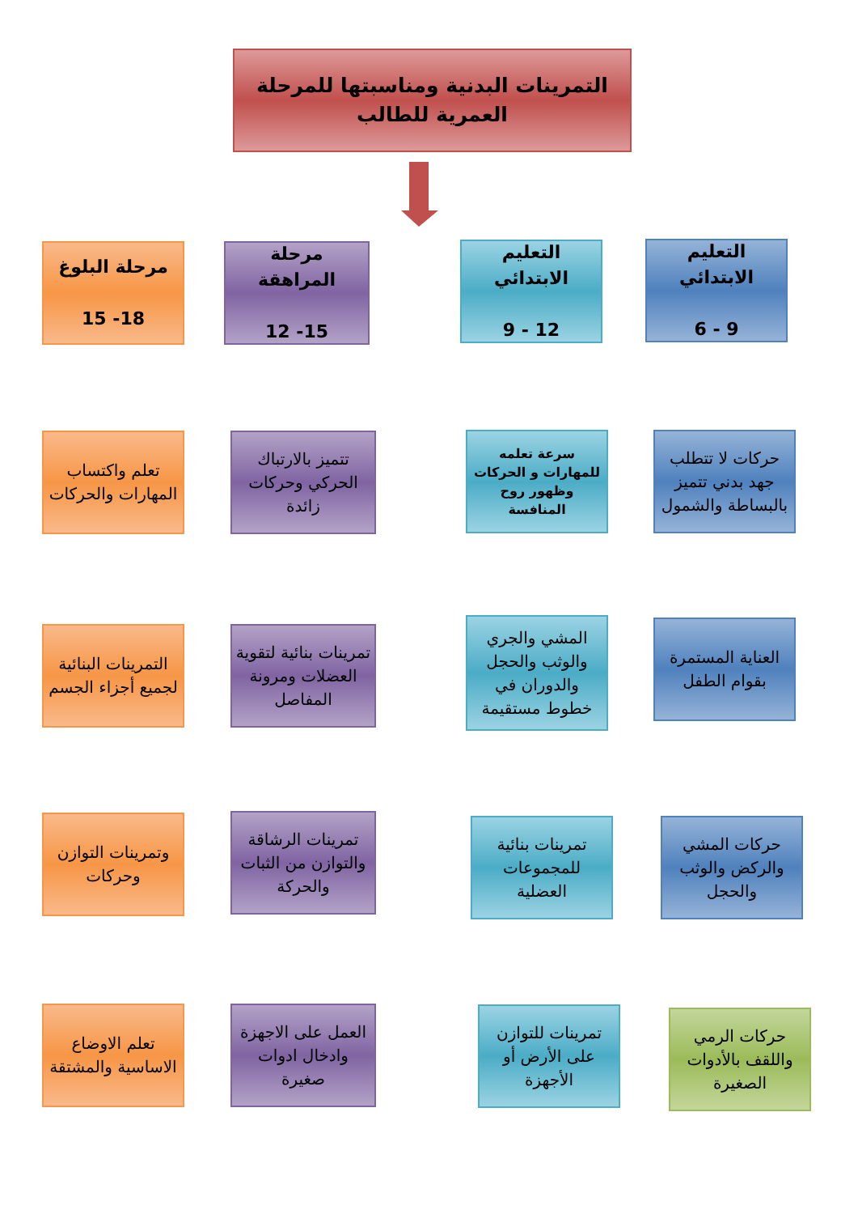التمرينات البدنية ومناسبتها للمرحلة العمرية للطالب
التعليم الابتدائي
9 - 6
التعليم الابتدائي
12 - 9
مرحلة المراهقة
15- 12
مرحلة البلوغ
18- 15
حركات لا تتطلب جهد بدني تتميز بالبساطة والشمول
سرعة تعلمه للمهارات و الحركات وظهور روح المنافسة
تتميز بالارتباك الحركي وحركات زائدة
تعلم واكتساب المهارات والحركات
العناية المستمرة بقوام الطفل
المشي والجري والوثب والحجل والدوران في خطوط مستقيمة
تمرينات بنائية لتقوية العضلات ومرونة المفاصل
التمرينات البنائية لجميع أجزاء الجسم
حركات المشي والركض والوثب والحجل
تمرينات بنائية للمجموعات العضلية
تمرينات الرشاقة والتوازن من الثبات والحركة
وتمرينات التوازن وحركات
حركات الرمي واللقف بالأدوات الصغيرة
تمرينات للتوازن على الأرض أو الأجهزة
العمل على الاجهزة وادخال ادوات صغيرة
تعلم الاوضاع الاساسية والمشتقة